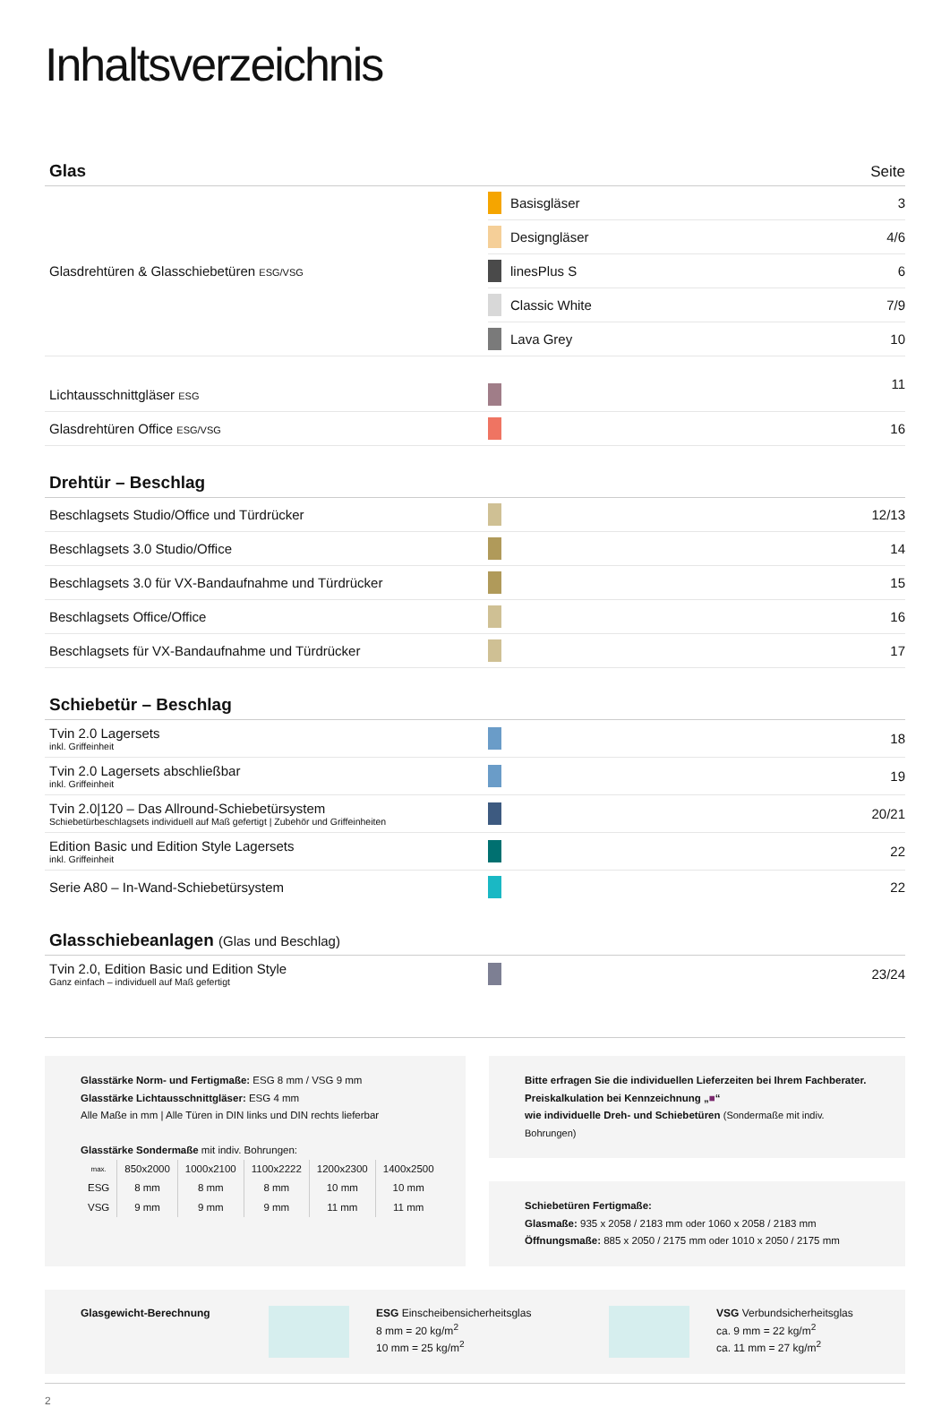Inhaltsverzeichnis
Glas
Seite
| Glasdrehtüren & Glasschiebetüren ESG/VSG | | Basisgläser | 3 |
| | | Designgläser | 4/6 |
| | | linesPlus S | 6 |
| | | Classic White | 7/9 |
| | | Lava Grey | 10 |
| Lichtausschnittgläser ESG | | | 11 |
| Glasdrehtüren Office ESG/VSG | | | 16 |
Drehtür – Beschlag
| Beschlagsets Studio/Office und Türdrücker | | | 12/13 |
| Beschlagsets 3.0 Studio/Office | | | 14 |
| Beschlagsets 3.0 für VX-Bandaufnahme und Türdrücker | | | 15 |
| Beschlagsets Office/Office | | | 16 |
| Beschlagsets für VX-Bandaufnahme und Türdrücker | | | 17 |
Schiebetür – Beschlag
| Tvin 2.0 Lagersets inkl. Griffeinheit | | | 18 |
| Tvin 2.0 Lagersets abschließbar inkl. Griffeinheit | | | 19 |
| Tvin 2.0/120 – Das Allround-Schiebetürsystem Schiebetürbeschlagsets individuell auf Maß gefertigt / Zubehör und Griffeinheiten | | | 20/21 |
| Edition Basic und Edition Style Lagersets inkl. Griffeinheit | | | 22 |
| Serie A80 – In-Wand-Schiebetürsystem | | | 22 |
Glasschiebeanlagen (Glas und Beschlag)
| Tvin 2.0, Edition Basic und Edition Style Ganz einfach – individuell auf Maß gefertigt | | | 23/24 |
Glasstärke Norm- und Fertigmaße: ESG 8 mm / VSG 9 mm
Glasstärke Lichtausschnittgläser: ESG 4 mm
Alle Maße in mm | Alle Türen in DIN links und DIN rechts lieferbar
Glasstärke Sondermaße mit indiv. Bohrungen:
| max. | 850x2000 | 1000x2100 | 1100x2222 | 1200x2300 | 1400x2500 |
| --- | --- | --- | --- | --- | --- |
| ESG | 8 mm | 8 mm | 8 mm | 10 mm | 10 mm |
| VSG | 9 mm | 9 mm | 9 mm | 11 mm | 11 mm |
Bitte erfragen Sie die individuellen Lieferzeiten bei Ihrem Fachberater.
Preiskalkulation bei Kennzeichnung „■“
wie individuelle Dreh- und Schiebetüren (Sondermaße mit indiv. Bohrungen)
Schiebetüren Fertigmaße:
Glasmaße: 935 x 2058 / 2183 mm oder 1060 x 2058 / 2183 mm
Öffnungsmaße: 885 x 2050 / 2175 mm oder 1010 x 2050 / 2175 mm
Glasgewicht-Berechnung ESG Einscheibensicherheitsglas
8 mm = 20 kg/m<sup>2</sup>
10 mm = 25 kg/m<sup>2</sup>
VSG Verbundsicherheitsglas
ca. 9 mm = 22 kg/m<sup>2</sup>
ca. 11 mm = 27 kg/m<sup>2</sup>
2